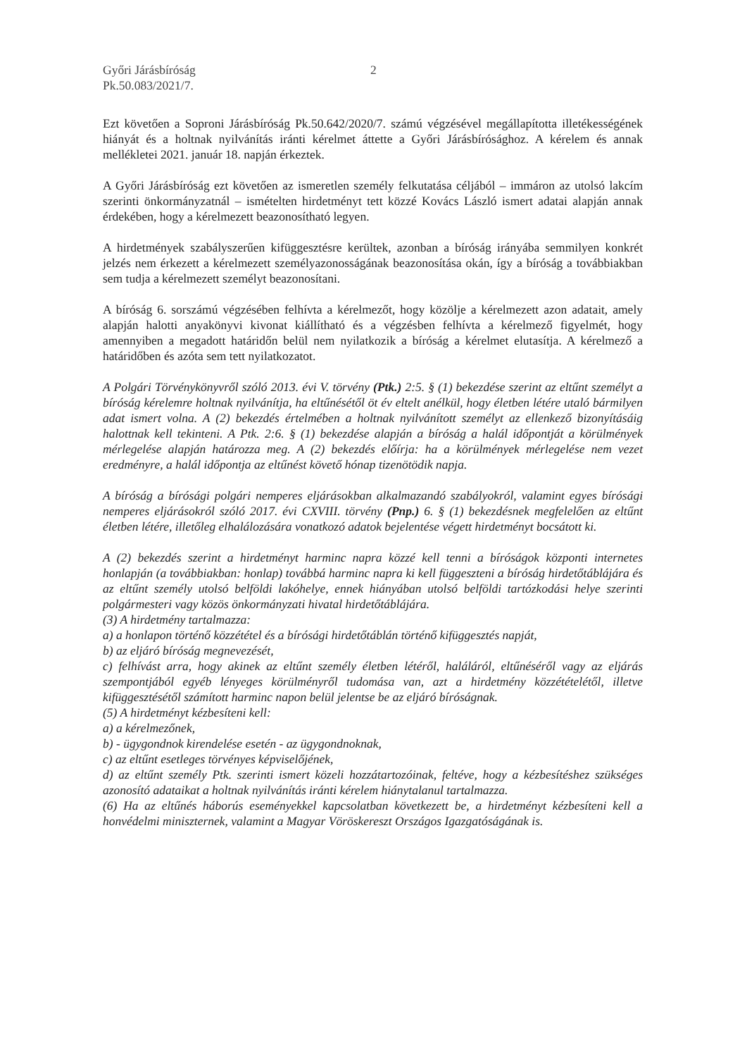Győri Járásbíróság
Pk.50.083/2021/7.
2
Ezt követően a Soproni Járásbíróság Pk.50.642/2020/7. számú végzésével megállapította illetékességének hiányát és a holtnak nyilvánítás iránti kérelmet áttette a Győri Járásbírósághoz. A kérelem és annak mellékletei 2021. január 18. napján érkeztek.
A Győri Járásbíróság ezt követően az ismeretlen személy felkutatása céljából – immáron az utolsó lakcím szerinti önkormányzatnál – ismételten hirdetményt tett közzé Kovács László ismert adatai alapján annak érdekében, hogy a kérelmezett beazonosítható legyen.
A hirdetmények szabályszerűen kifüggesztésre kerültek, azonban a bíróság irányába semmilyen konkrét jelzés nem érkezett a kérelmezett személyazonosságának beazonosítása okán, így a bíróság a továbbiakban sem tudja a kérelmezett személyt beazonosítani.
A bíróság 6. sorszámú végzésében felhívta a kérelmezőt, hogy közölje a kérelmezett azon adatait, amely alapján halotti anyakönyvi kivonat kiállítható és a végzésben felhívta a kérelmező figyelmét, hogy amennyiben a megadott határidőn belül nem nyilatkozik a bíróság a kérelmet elutasítja. A kérelmező a határidőben és azóta sem tett nyilatkozatot.
A Polgári Törvénykönyvről szóló 2013. évi V. törvény (Ptk.) 2:5. § (1) bekezdése szerint az eltűnt személyt a bíróság kérelemre holtnak nyilvánítja, ha eltűnésétől öt év eltelt anélkül, hogy életben létére utaló bármilyen adat ismert volna. A (2) bekezdés értelmében a holtnak nyilvánított személyt az ellenkező bizonyításáig halottnak kell tekinteni. A Ptk. 2:6. § (1) bekezdése alapján a bíróság a halál időpontját a körülmények mérlegelése alapján határozza meg. A (2) bekezdés előírja: ha a körülmények mérlegelése nem vezet eredményre, a halál időpontja az eltűnést követő hónap tizenötödik napja.
A bíróság a bírósági polgári nemperes eljárásokban alkalmazandó szabályokról, valamint egyes bírósági nemperes eljárásokról szóló 2017. évi CXVIII. törvény (Pnp.) 6. § (1) bekezdésnek megfelelően az eltűnt életben létére, illetőleg elhalálozására vonatkozó adatok bejelentése végett hirdetményt bocsátott ki.
A (2) bekezdés szerint a hirdetményt harminc napra közzé kell tenni a bíróságok központi internetes honlapján (a továbbiakban: honlap) továbbá harminc napra ki kell függeszteni a bíróság hirdetőtáblájára és az eltűnt személy utolsó belföldi lakóhelye, ennek hiányában utolsó belföldi tartózkodási helye szerinti polgármesteri vagy közös önkormányzati hivatal hirdetőtáblájára.
(3) A hirdetmény tartalmazza:
a) a honlapon történő közzététel és a bírósági hirdetőtáblán történő kifüggesztés napját,
b) az eljáró bíróság megnevezését,
c) felhívást arra, hogy akinek az eltűnt személy életben létéről, haláláról, eltűnéséről vagy az eljárás szempontjából egyéb lényeges körülményről tudomása van, azt a hirdetmény közzétételétől, illetve kifüggesztésétől számított harminc napon belül jelentse be az eljáró bíróságnak.
(5) A hirdetményt kézbesíteni kell:
a) a kérelmezőnek,
b) - ügygondnok kirendelése esetén - az ügygondnoknak,
c) az eltűnt esetleges törvényes képviselőjének,
d) az eltűnt személy Ptk. szerinti ismert közeli hozzátartozóinak, feltéve, hogy a kézbesítéshez szükséges azonosító adataikat a holtnak nyilvánítás iránti kérelem hiánytalanul tartalmazza.
(6) Ha az eltűnés háborús eseményekkel kapcsolatban következett be, a hirdetményt kézbesíteni kell a honvédelmi miniszternek, valamint a Magyar Vöröskereszt Országos Igazgatóságának is.